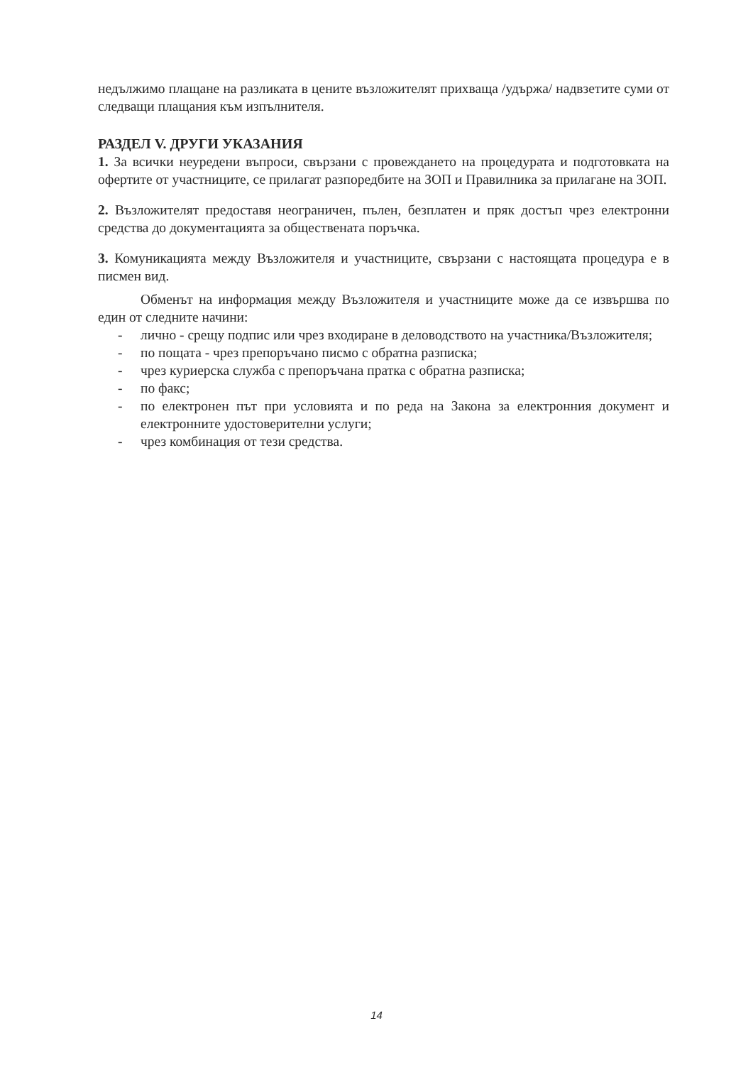недължимо плащане на разликата в цените възложителят прихваща /удържа/ надвзетите суми от следващи плащания към изпълнителя.
РАЗДЕЛ V. ДРУГИ УКАЗАНИЯ
1. За всички неуредени въпроси, свързани с провеждането на процедурата и подготовката на офертите от участниците, се прилагат разпоредбите на ЗОП и Правилника за прилагане на ЗОП.
2. Възложителят предоставя неограничен, пълен, безплатен и пряк достъп чрез електронни средства до документацията за обществената поръчка.
3. Комуникацията между Възложителя и участниците, свързани с настоящата процедура е в писмен вид.
Обменът на информация между Възложителя и участниците може да се извършва по един от следните начини:
- лично - срещу подпис или чрез входиране в деловодството на участника/Възложителя;
- по пощата - чрез препоръчано писмо с обратна разписка;
- чрез куриерска служба с препоръчана пратка с обратна разписка;
- по факс;
- по електронен път при условията и по реда на Закона за електронния документ и електронните удостоверителни услуги;
- чрез комбинация от тези средства.
14